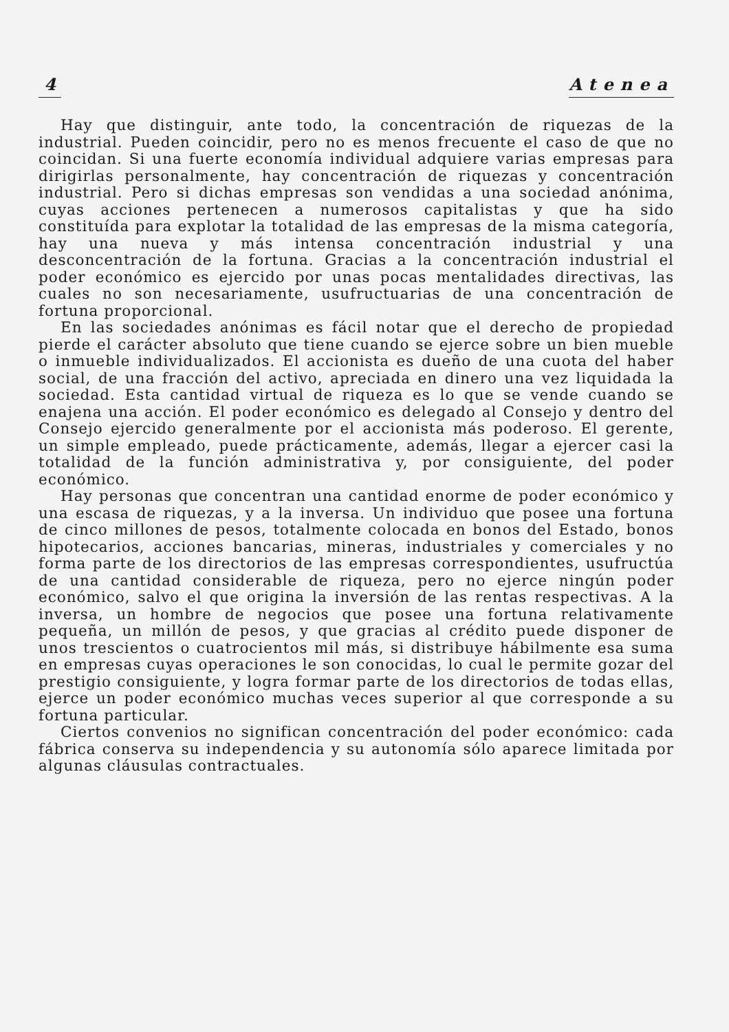4 Atenea
Hay que distinguir, ante todo, la concentración de riquezas de la industrial. Pueden coincidir, pero no es menos frecuente el caso de que no coincidan. Si una fuerte economía individual adquiere varias empresas para dirigirlas personalmente, hay concentración de riquezas y concentración industrial. Pero si dichas empresas son vendidas a una sociedad anónima, cuyas acciones pertenecen a numerosos capitalistas y que ha sido constituída para explotar la totalidad de las empresas de la misma categoría, hay una nueva y más intensa concentración industrial y una desconcentración de la fortuna. Gracias a la concentración industrial el poder económico es ejercido por unas pocas mentalidades directivas, las cuales no son necesariamente, usufructuarias de una concentración de fortuna proporcional.
En las sociedades anónimas es fácil notar que el derecho de propiedad pierde el carácter absoluto que tiene cuando se ejerce sobre un bien mueble o inmueble individualizados. El accionista es dueño de una cuota del haber social, de una fracción del activo, apreciada en dinero una vez liquidada la sociedad. Esta cantidad virtual de riqueza es lo que se vende cuando se enajena una acción. El poder económico es delegado al Consejo y dentro del Consejo ejercido generalmente por el accionista más poderoso. El gerente, un simple empleado, puede prácticamente, además, llegar a ejercer casi la totalidad de la función administrativa y, por consiguiente, del poder económico.
Hay personas que concentran una cantidad enorme de poder económico y una escasa de riquezas, y a la inversa. Un individuo que posee una fortuna de cinco millones de pesos, totalmente colocada en bonos del Estado, bonos hipotecarios, acciones bancarias, mineras, industriales y comerciales y no forma parte de los directorios de las empresas correspondientes, usufructúa de una cantidad considerable de riqueza, pero no ejerce ningún poder económico, salvo el que origina la inversión de las rentas respectivas. A la inversa, un hombre de negocios que posee una fortuna relativamente pequeña, un millón de pesos, y que gracias al crédito puede disponer de unos trescientos o cuatrocientos mil más, si distribuye hábilmente esa suma en empresas cuyas operaciones le son conocidas, lo cual le permite gozar del prestigio consiguiente, y logra formar parte de los directorios de todas ellas, ejerce un poder económico muchas veces superior al que corresponde a su fortuna particular.
Ciertos convenios no significan concentración del poder económico: cada fábrica conserva su independencia y su autonomía sólo aparece limitada por algunas cláusulas contractuales.